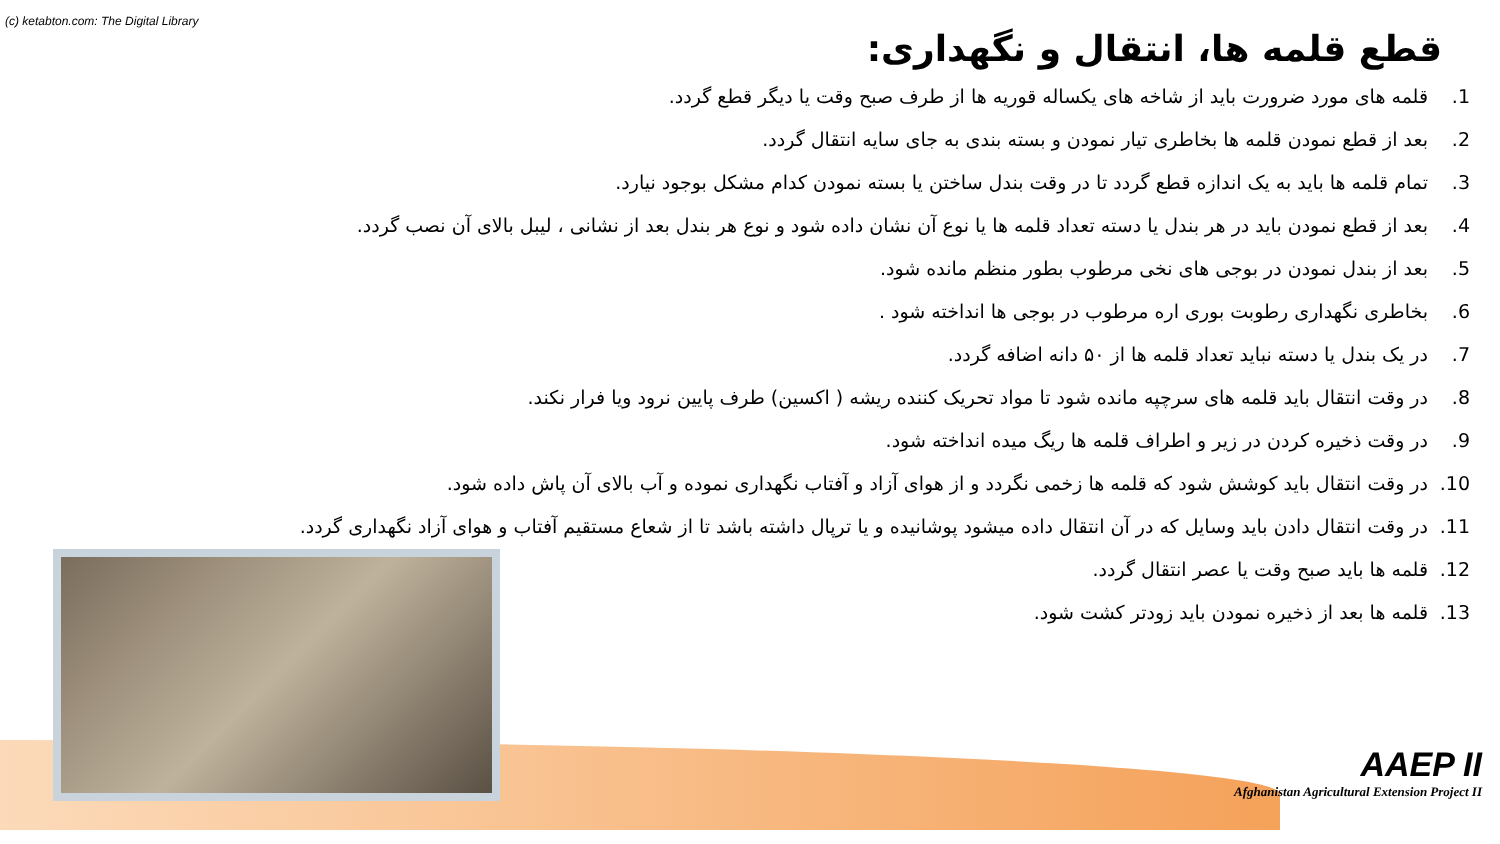(c) ketabton.com: The Digital Library
قطع قلمه ها، انتقال و نگهداری:
1. قلمه های مورد ضرورت باید از شاخه های یکساله قوریه ها از طرف صبح وقت یا دیگر قطع گردد.
2. بعد از قطع نمودن قلمه ها بخاطری تیار نمودن و بسته بندی به جای سایه انتقال گردد.
3. تمام قلمه ها باید به یک اندازه قطع گردد تا در وقت بندل ساختن یا بسته نمودن کدام مشکل بوجود نیارد.
4. بعد از قطع نمودن باید در هر بندل یا دسته تعداد قلمه ها یا نوع آن نشان داده شود و نوع هر بندل بعد از نشانی ، لیبل بالای آن نصب گردد.
5. بعد از بندل نمودن در بوجی های نخی مرطوب بطور منظم مانده شود.
6. بخاطری نگهداری رطوبت بوری اره مرطوب در بوجی ها انداخته شود .
7. در یک بندل یا دسته نباید تعداد قلمه ها از ۵۰ دانه اضافه گردد.
8. در وقت انتقال باید قلمه های سرچپه مانده شود تا مواد تحریک کننده ریشه ( اکسین) طرف پایین نرود ویا فرار نکند.
9. در وقت ذخیره کردن در زیر و اطراف قلمه ها ریگ میده انداخته شود.
10. در وقت انتقال باید کوشش شود که قلمه ها زخمی نگردد و از هوای آزاد و آفتاب نگهداری نموده و آب بالای آن پاش داده شود.
11. در وقت انتقال دادن باید وسایل که در آن انتقال داده میشود پوشانیده و یا ترپال داشته باشد تا از شعاع مستقیم آفتاب و هوای آزاد نگهداری گردد.
12. قلمه ها باید صبح وقت یا عصر انتقال گردد.
13. قلمه ها بعد از ذخیره نمودن باید زودتر کشت شود.
AAEP II
Afghanistan Agricultural Extension Project II